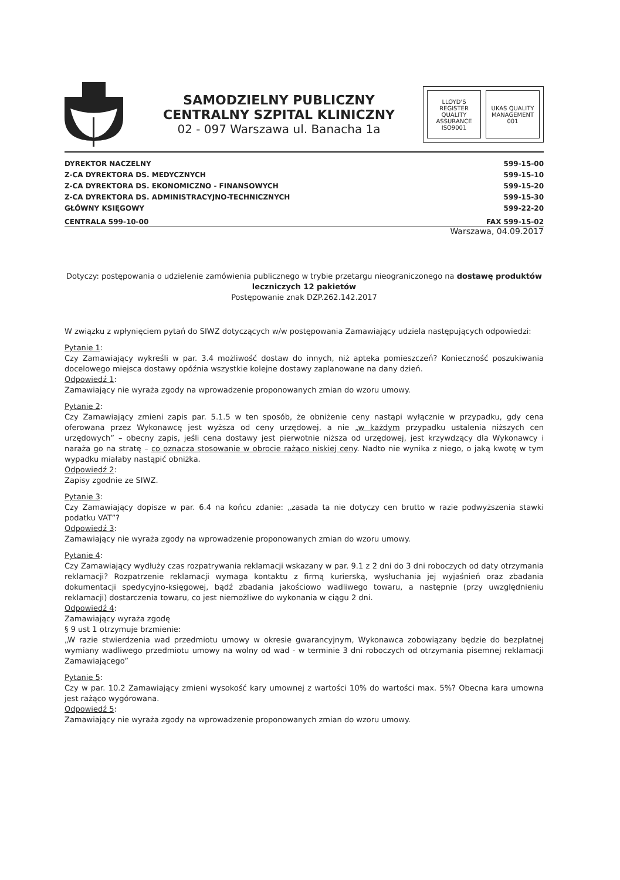SAMODZIELNY PUBLICZNY
CENTRALNY SZPITAL KLINICZNY
02 - 097 Warszawa ul. Banacha 1a
LLOYD'S REGISTER QUALITY ASSURANCE ISO9001
UKAS QUALITY MANAGEMENT 001
DYREKTOR NACZELNY
Z-CA DYREKTORA DS. MEDYCZNYCH
Z-CA DYREKTORA DS. EKONOMICZNO - FINANSOWYCH
Z-CA DYREKTORA DS. ADMINISTRACYJNO-TECHNICZNYCH
GŁÓWNY KSIĘGOWY
599-15-00
599-15-10
599-15-20
599-15-30
599-22-20
CENTRALA 599-10-00 FAX 599-15-02
Warszawa, 04.09.2017
Dotyczy: postępowania o udzielenie zamówienia publicznego w trybie przetargu nieograniczonego na dostawę produktów leczniczych 12 pakietów
Postępowanie znak DZP.262.142.2017
W związku z wpłynięciem pytań do SIWZ dotyczących w/w postępowania Zamawiający udziela następujących odpowiedzi:
Pytanie 1:
Czy Zamawiający wykreśli w par. 3.4 możliwość dostaw do innych, niż apteka pomieszczeń? Konieczność poszukiwania docelowego miejsca dostawy opóźnia wszystkie kolejne dostawy zaplanowane na dany dzień.
Odpowiedź 1:
Zamawiający nie wyraża zgody na wprowadzenie proponowanych zmian do wzoru umowy.
Pytanie 2:
Czy Zamawiający zmieni zapis par. 5.1.5 w ten sposób, że obniżenie ceny nastąpi wyłącznie w przypadku, gdy cena oferowana przez Wykonawcę jest wyższa od ceny urzędowej, a nie „w każdym przypadku ustalenia niższych cen urzędowych” – obecny zapis, jeśli cena dostawy jest pierwotnie niższa od urzędowej, jest krzywdzący dla Wykonawcy i naraża go na stratę – co oznacza stosowanie w obrocie rażąco niskiej ceny. Nadto nie wynika z niego, o jaką kwotę w tym wypadku miałaby nastąpić obniżka.
Odpowiedź 2:
Zapisy zgodnie ze SIWZ.
Pytanie 3:
Czy Zamawiający dopisze w par. 6.4 na końcu zdanie: „zasada ta nie dotyczy cen brutto w razie podwyższenia stawki podatku VAT”?
Odpowiedź 3:
Zamawiający nie wyraża zgody na wprowadzenie proponowanych zmian do wzoru umowy.
Pytanie 4:
Czy Zamawiający wydłuży czas rozpatrywania reklamacji wskazany w par. 9.1 z 2 dni do 3 dni roboczych od daty otrzymania reklamacji? Rozpatrzenie reklamacji wymaga kontaktu z firmą kurierską, wysłuchania jej wyjaśnień oraz zbadania dokumentacji spedycyjno-księgowej, bądź zbadania jakościowo wadliwego towaru, a następnie (przy uwzględnieniu reklamacji) dostarczenia towaru, co jest niemożliwe do wykonania w ciągu 2 dni.
Odpowiedź 4:
Zamawiający wyraża zgodę
§ 9 ust 1 otrzymuje brzmienie:
„W razie stwierdzenia wad przedmiotu umowy w okresie gwarancyjnym, Wykonawca zobowiązany będzie do bezpłatnej wymiany wadliwego przedmiotu umowy na wolny od wad - w terminie 3 dni roboczych od otrzymania pisemnej reklamacji Zamawiającego”
Pytanie 5:
Czy w par. 10.2 Zamawiający zmieni wysokość kary umownej z wartości 10% do wartości max. 5%? Obecna kara umowna jest rażąco wygórowana.
Odpowiedź 5:
Zamawiający nie wyraża zgody na wprowadzenie proponowanych zmian do wzoru umowy.